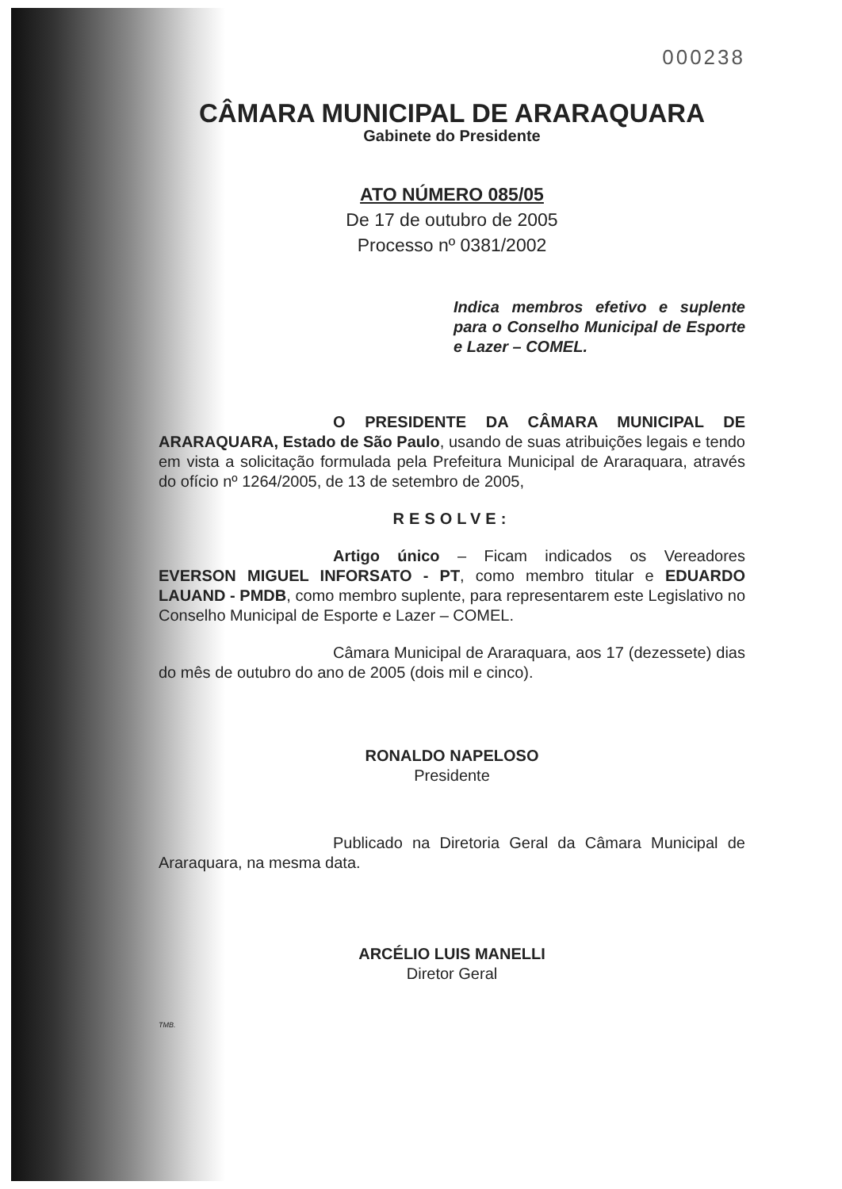000238
CÂMARA MUNICIPAL DE ARARAQUARA
Gabinete do Presidente
ATO NÚMERO 085/05
De 17 de outubro de 2005
Processo nº 0381/2002
Indica membros efetivo e suplente para o Conselho Municipal de Esporte e Lazer – COMEL.
O PRESIDENTE DA CÂMARA MUNICIPAL DE ARARAQUARA, Estado de São Paulo, usando de suas atribuições legais e tendo em vista a solicitação formulada pela Prefeitura Municipal de Araraquara, através do ofício nº 1264/2005, de 13 de setembro de 2005,
RESOLVE:
Artigo único – Ficam indicados os Vereadores EVERSON MIGUEL INFORSATO - PT, como membro titular e EDUARDO LAUAND - PMDB, como membro suplente, para representarem este Legislativo no Conselho Municipal de Esporte e Lazer – COMEL.
Câmara Municipal de Araraquara, aos 17 (dezessete) dias do mês de outubro do ano de 2005 (dois mil e cinco).
RONALDO NAPELOSO
Presidente
Publicado na Diretoria Geral da Câmara Municipal de Araraquara, na mesma data.
ARCÉLIO LUIS MANELLI
Diretor Geral
TMB.